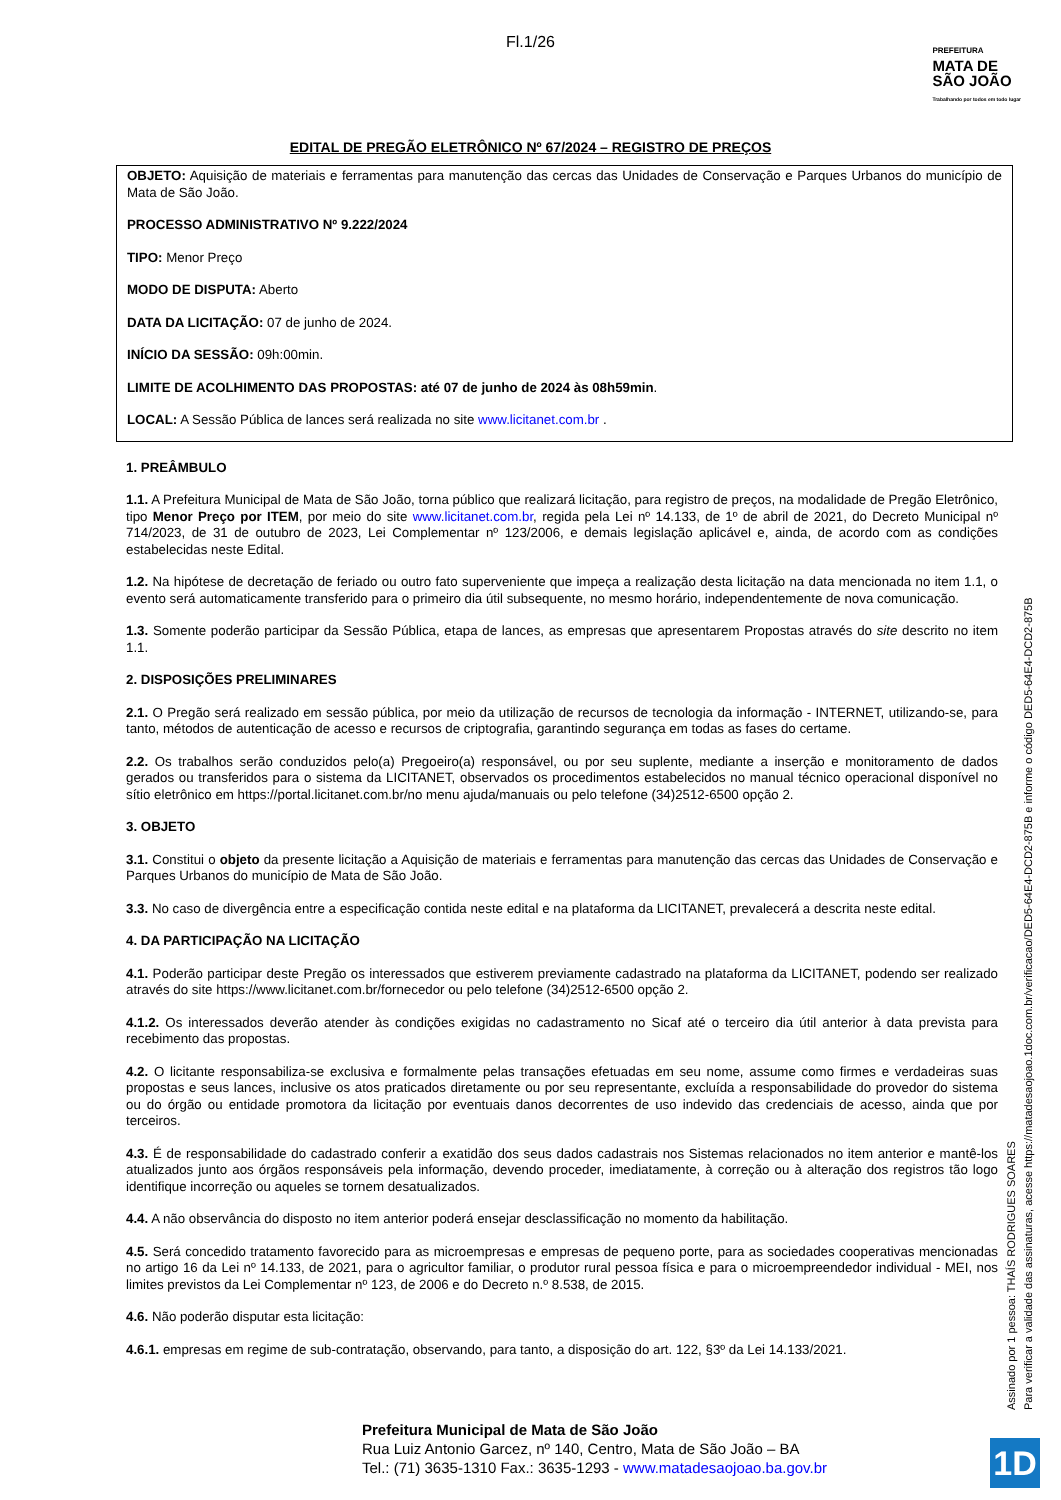Fl.1/26
PREFEITURA
MATA DE
SÃO JOÃO
Trabalhando por todos em todo lugar
EDITAL DE PREGÃO ELETRÔNICO Nº 67/2024 – REGISTRO DE PREÇOS
OBJETO: Aquisição de materiais e ferramentas para manutenção das cercas das Unidades de Conservação e Parques Urbanos do município de Mata de São João.
PROCESSO ADMINISTRATIVO Nº 9.222/2024
TIPO: Menor Preço
MODO DE DISPUTA: Aberto
DATA DA LICITAÇÃO: 07 de junho de 2024.
INÍCIO DA SESSÃO: 09h:00min.
LIMITE DE ACOLHIMENTO DAS PROPOSTAS: até 07 de junho de 2024 às 08h59min.
LOCAL: A Sessão Pública de lances será realizada no site www.licitanet.com.br .
1. PREÂMBULO
1.1. A Prefeitura Municipal de Mata de São João, torna público que realizará licitação, para registro de preços, na modalidade de Pregão Eletrônico, tipo Menor Preço por ITEM, por meio do site www.licitanet.com.br, regida pela Lei nº 14.133, de 1º de abril de 2021, do Decreto Municipal nº 714/2023, de 31 de outubro de 2023, Lei Complementar nº 123/2006, e demais legislação aplicável e, ainda, de acordo com as condições estabelecidas neste Edital.
1.2. Na hipótese de decretação de feriado ou outro fato superveniente que impeça a realização desta licitação na data mencionada no item 1.1, o evento será automaticamente transferido para o primeiro dia útil subsequente, no mesmo horário, independentemente de nova comunicação.
1.3. Somente poderão participar da Sessão Pública, etapa de lances, as empresas que apresentarem Propostas através do site descrito no item 1.1.
2. DISPOSIÇÕES PRELIMINARES
2.1. O Pregão será realizado em sessão pública, por meio da utilização de recursos de tecnologia da informação - INTERNET, utilizando-se, para tanto, métodos de autenticação de acesso e recursos de criptografia, garantindo segurança em todas as fases do certame.
2.2. Os trabalhos serão conduzidos pelo(a) Pregoeiro(a) responsável, ou por seu suplente, mediante a inserção e monitoramento de dados gerados ou transferidos para o sistema da LICITANET, observados os procedimentos estabelecidos no manual técnico operacional disponível no sítio eletrônico em https://portal.licitanet.com.br/no menu ajuda/manuais ou pelo telefone (34)2512-6500 opção 2.
3. OBJETO
3.1. Constitui o objeto da presente licitação a Aquisição de materiais e ferramentas para manutenção das cercas das Unidades de Conservação e Parques Urbanos do município de Mata de São João.
3.3. No caso de divergência entre a especificação contida neste edital e na plataforma da LICITANET, prevalecerá a descrita neste edital.
4. DA PARTICIPAÇÃO NA LICITAÇÃO
4.1. Poderão participar deste Pregão os interessados que estiverem previamente cadastrado na plataforma da LICITANET, podendo ser realizado através do site https://www.licitanet.com.br/fornecedor ou pelo telefone (34)2512-6500 opção 2.
4.1.2. Os interessados deverão atender às condições exigidas no cadastramento no Sicaf até o terceiro dia útil anterior à data prevista para recebimento das propostas.
4.2. O licitante responsabiliza-se exclusiva e formalmente pelas transações efetuadas em seu nome, assume como firmes e verdadeiras suas propostas e seus lances, inclusive os atos praticados diretamente ou por seu representante, excluída a responsabilidade do provedor do sistema ou do órgão ou entidade promotora da licitação por eventuais danos decorrentes de uso indevido das credenciais de acesso, ainda que por terceiros.
4.3. É de responsabilidade do cadastrado conferir a exatidão dos seus dados cadastrais nos Sistemas relacionados no item anterior e mantê-los atualizados junto aos órgãos responsáveis pela informação, devendo proceder, imediatamente, à correção ou à alteração dos registros tão logo identifique incorreção ou aqueles se tornem desatualizados.
4.4. A não observância do disposto no item anterior poderá ensejar desclassificação no momento da habilitação.
4.5. Será concedido tratamento favorecido para as microempresas e empresas de pequeno porte, para as sociedades cooperativas mencionadas no artigo 16 da Lei nº 14.133, de 2021, para o agricultor familiar, o produtor rural pessoa física e para o microempreendedor individual - MEI, nos limites previstos da Lei Complementar nº 123, de 2006 e do Decreto n.º 8.538, de 2015.
4.6. Não poderão disputar esta licitação:
4.6.1. empresas em regime de sub-contratação, observando, para tanto, a disposição do art. 122, §3º da Lei 14.133/2021.
Assinado por 1 pessoa: THAÍS RODRIGUES SOARES
Para verificar a validade das assinaturas, acesse https://matadesaojoao.1doc.com.br/verificacao/DED5-64E4-DCD2-875B e informe o código DED5-64E4-DCD2-875B
Prefeitura Municipal de Mata de São João
Rua Luiz Antonio Garcez, nº 140, Centro, Mata de São João – BA
Tel.: (71) 3635-1310 Fax.: 3635-1293 - www.matadesaojoao.ba.gov.br
1D